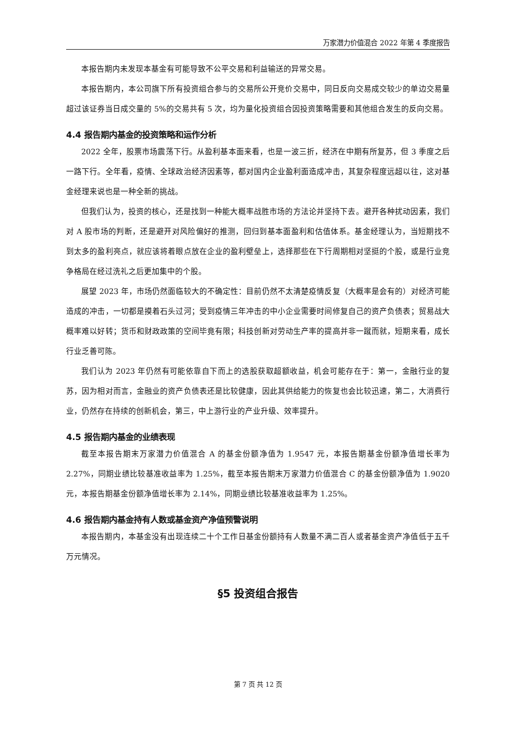万家潜力价值混合 2022 年第 4 季度报告
本报告期内未发现本基金有可能导致不公平交易和利益输送的异常交易。
本报告期内，本公司旗下所有投资组合参与的交易所公开竞价交易中，同日反向交易成交较少的单边交易量超过该证券当日成交量的 5%的交易共有 5 次，均为量化投资组合因投资策略需要和其他组合发生的反向交易。
4.4 报告期内基金的投资策略和运作分析
2022 全年，股票市场震荡下行。从盈利基本面来看，也是一波三折，经济在中期有所复苏，但 3 季度之后一路下行。全年看，疫情、全球政治经济因素等，都对国内企业盈利面造成冲击，其复杂程度远超以往，这对基金经理来说也是一种全新的挑战。
但我们认为，投资的核心，还是找到一种能大概率战胜市场的方法论并坚持下去。避开各种扰动因素，我们对 A 股市场的判断，还是避开对风险偏好的推测，回归到基本面盈利和估值体系。基金经理认为，当短期找不到太多的盈利亮点，就应该将着眼点放在企业的盈利壁垒上，选择那些在下行周期相对坚挺的个股，或是行业竞争格局在经过洗礼之后更加集中的个股。
展望 2023 年，市场仍然面临较大的不确定性：目前仍然不太清楚疫情反复（大概率是会有的）对经济可能造成的冲击，一切都是摸着石头过河；受到疫情三年冲击的中小企业需要时间修复自己的资产负债表；贸易战大概率难以好转；货币和财政政策的空间毕竟有限；科技创新对劳动生产率的提高并非一蹴而就，短期来看，成长行业乏善可陈。
我们认为 2023 年仍然有可能依靠自下而上的选股获取超额收益，机会可能存在于：第一，金融行业的复苏，因为相对而言，金融业的资产负债表还是比较健康，因此其供给能力的恢复也会比较迅速，第二，大消费行业，仍然存在持续的创新机会，第三，中上游行业的产业升级、效率提升。
4.5 报告期内基金的业绩表现
截至本报告期末万家潜力价值混合 A 的基金份额净值为 1.9547 元，本报告期基金份额净值增长率为 2.27%，同期业绩比较基准收益率为 1.25%，截至本报告期末万家潜力价值混合 C 的基金份额净值为 1.9020 元，本报告期基金份额净值增长率为 2.14%，同期业绩比较基准收益率为 1.25%。
4.6 报告期内基金持有人数或基金资产净值预警说明
本报告期内，本基金没有出现连续二十个工作日基金份额持有人数量不满二百人或者基金资产净值低于五千万元情况。
§5 投资组合报告
第 7 页 共 12 页